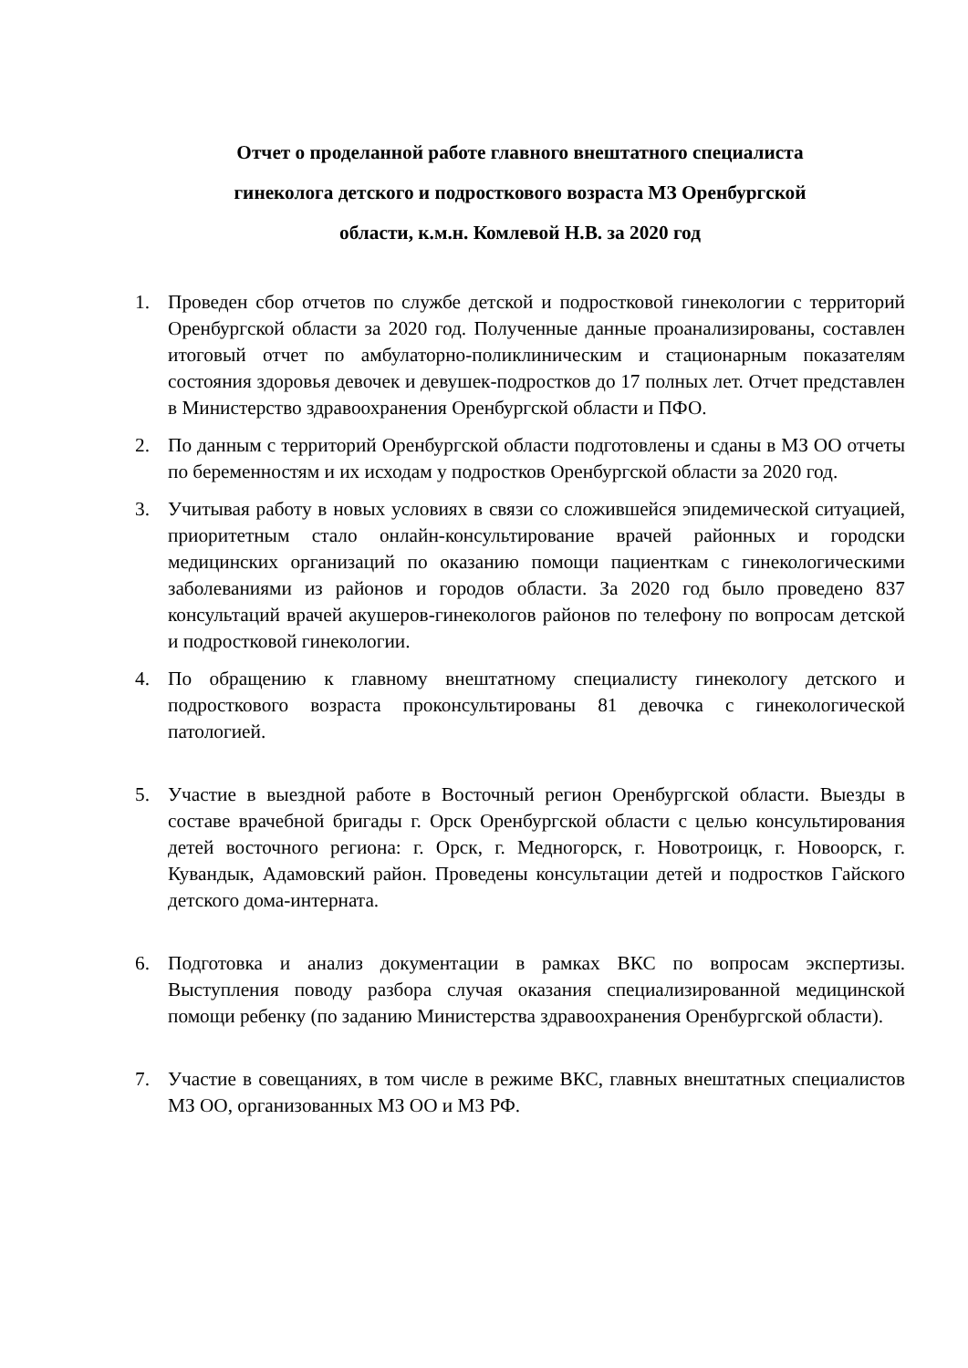Отчет о проделанной работе главного внештатного специалиста
гинеколога детского и подросткового возраста МЗ Оренбургской
области, к.м.н. Комлевой Н.В. за 2020 год
1. Проведен сбор отчетов по службе детской и подростковой гинекологии с территорий Оренбургской области за 2020 год. Полученные данные проанализированы, составлен итоговый отчет по амбулаторно-поликлиническим и стационарным показателям состояния здоровья девочек и девушек-подростков до 17 полных лет. Отчет представлен в Министерство здравоохранения Оренбургской области и ПФО.
2. По данным с территорий Оренбургской области подготовлены и сданы в МЗ ОО отчеты по беременностям и их исходам у подростков Оренбургской области за 2020 год.
3. Учитывая работу в новых условиях в связи со сложившейся эпидемической ситуацией, приоритетным стало онлайн-консультирование врачей районных и городски медицинских организаций по оказанию помощи пациенткам с гинекологическими заболеваниями из районов и городов области. За 2020 год было проведено 837 консультаций врачей акушеров-гинекологов районов по телефону по вопросам детской и подростковой гинекологии.
4. По обращению к главному внештатному специалисту гинекологу детского и подросткового возраста проконсультированы 81 девочка с гинекологической патологией.
5. Участие в выездной работе в Восточный регион Оренбургской области. Выезды в составе врачебной бригады г. Орск Оренбургской области с целью консультирования детей восточного региона: г. Орск, г. Медногорск, г. Новотроицк, г. Новоорск, г. Кувандык, Адамовский район. Проведены консультации детей и подростков Гайского детского дома-интерната.
6. Подготовка и анализ документации в рамках ВКС по вопросам экспертизы. Выступления поводу разбора случая оказания специализированной медицинской помощи ребенку (по заданию Министерства здравоохранения Оренбургской области).
7. Участие в совещаниях, в том числе в режиме ВКС, главных внештатных специалистов МЗ ОО, организованных МЗ ОО и МЗ РФ.